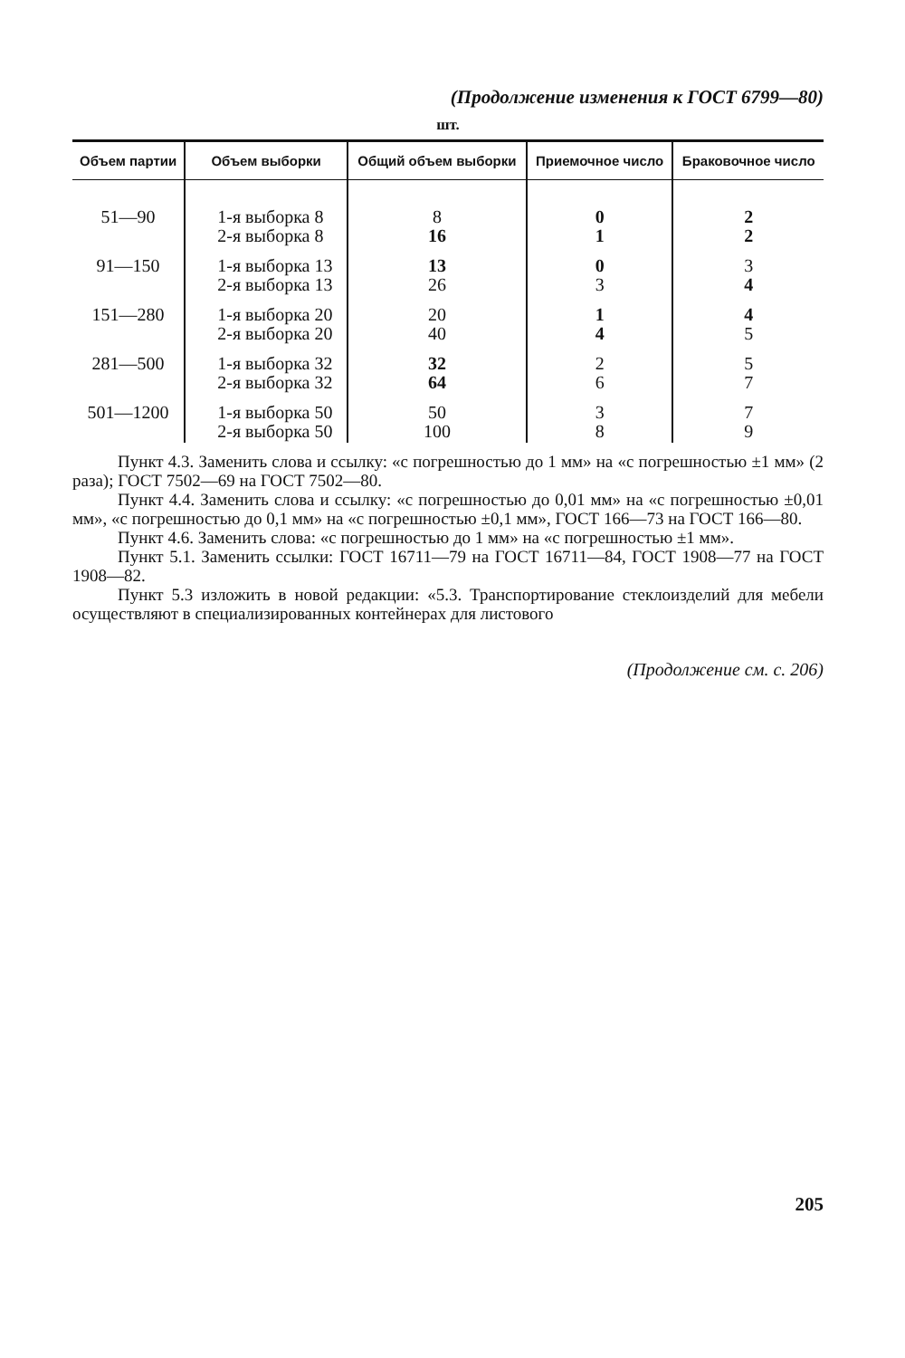(Продолжение изменения к ГОСТ 6799—80)
шт.
| Объем партии | Объем выборки | Общий объем выборки | Приемочное число | Браковочное число |
| --- | --- | --- | --- | --- |
| 51—90 | 1-я выборка 8 2-я выборка 8 | 8 16 | 0 1 | 2 2 |
| 91—150 | 1-я выборка 13 2-я выборка 13 | 13 26 | 0 3 | 3 4 |
| 151—280 | 1-я выборка 20 2-я выборка 20 | 20 40 | 1 4 | 4 5 |
| 281—500 | 1-я выборка 32 2-я выборка 32 | 32 64 | 2 6 | 5 7 |
| 501—1200 | 1-я выборка 50 2-я выборка 50 | 50 100 | 3 8 | 7 9 |
Пункт 4.3. Заменить слова и ссылку: «с погрешностью до 1 мм» на «с погрешностью ±1 мм» (2 раза); ГОСТ 7502—69 на ГОСТ 7502—80.
Пункт 4.4. Заменить слова и ссылку: «с погрешностью до 0,01 мм» на «с погрешностью ±0,01 мм», «с погрешностью до 0,1 мм» на «с погрешностью ±0,1 мм», ГОСТ 166—73 на ГОСТ 166—80.
Пункт 4.6. Заменить слова: «с погрешностью до 1 мм» на «с погрешностью ±1 мм».
Пункт 5.1. Заменить ссылки: ГОСТ 16711—79 на ГОСТ 16711—84, ГОСТ 1908—77 на ГОСТ 1908—82.
Пункт 5.3 изложить в новой редакции: «5.3. Транспортирование стеклоизделий для мебели осуществляют в специализированных контейнерах для листового
(Продолжение см. с. 206)
205